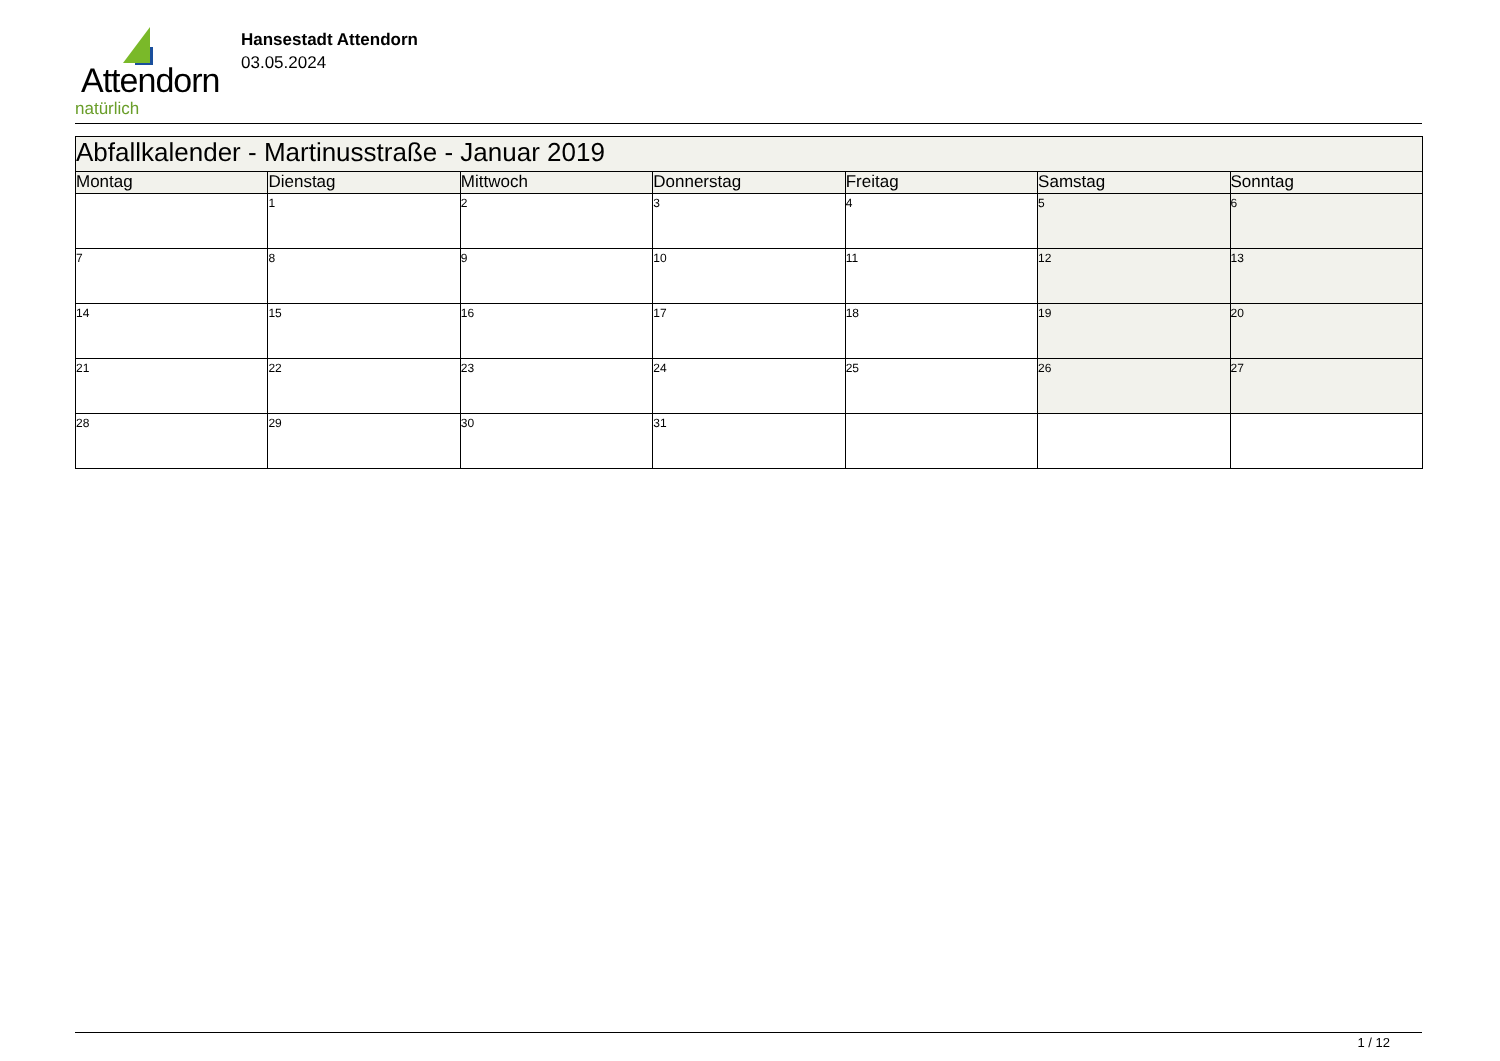Attendorn
natürlich
Hansestadt Attendorn
03.05.2024
| Abfallkalender - Martinusstraße - Januar 2019 | | | | | | |
| Montag | Dienstag | Mittwoch | Donnerstag | Freitag | Samstag | Sonntag |
| | 1 | 2 | 3 | 4 | 5 | 6 |
| 7 | 8 | 9 | 10 | 11 | 12 | 13 |
| 14 | 15 | 16 | 17 | 18 | 19 | 20 |
| 21 | 22 | 23 | 24 | 25 | 26 | 27 |
| 28 | 29 | 30 | 31 | | | |
1 / 12